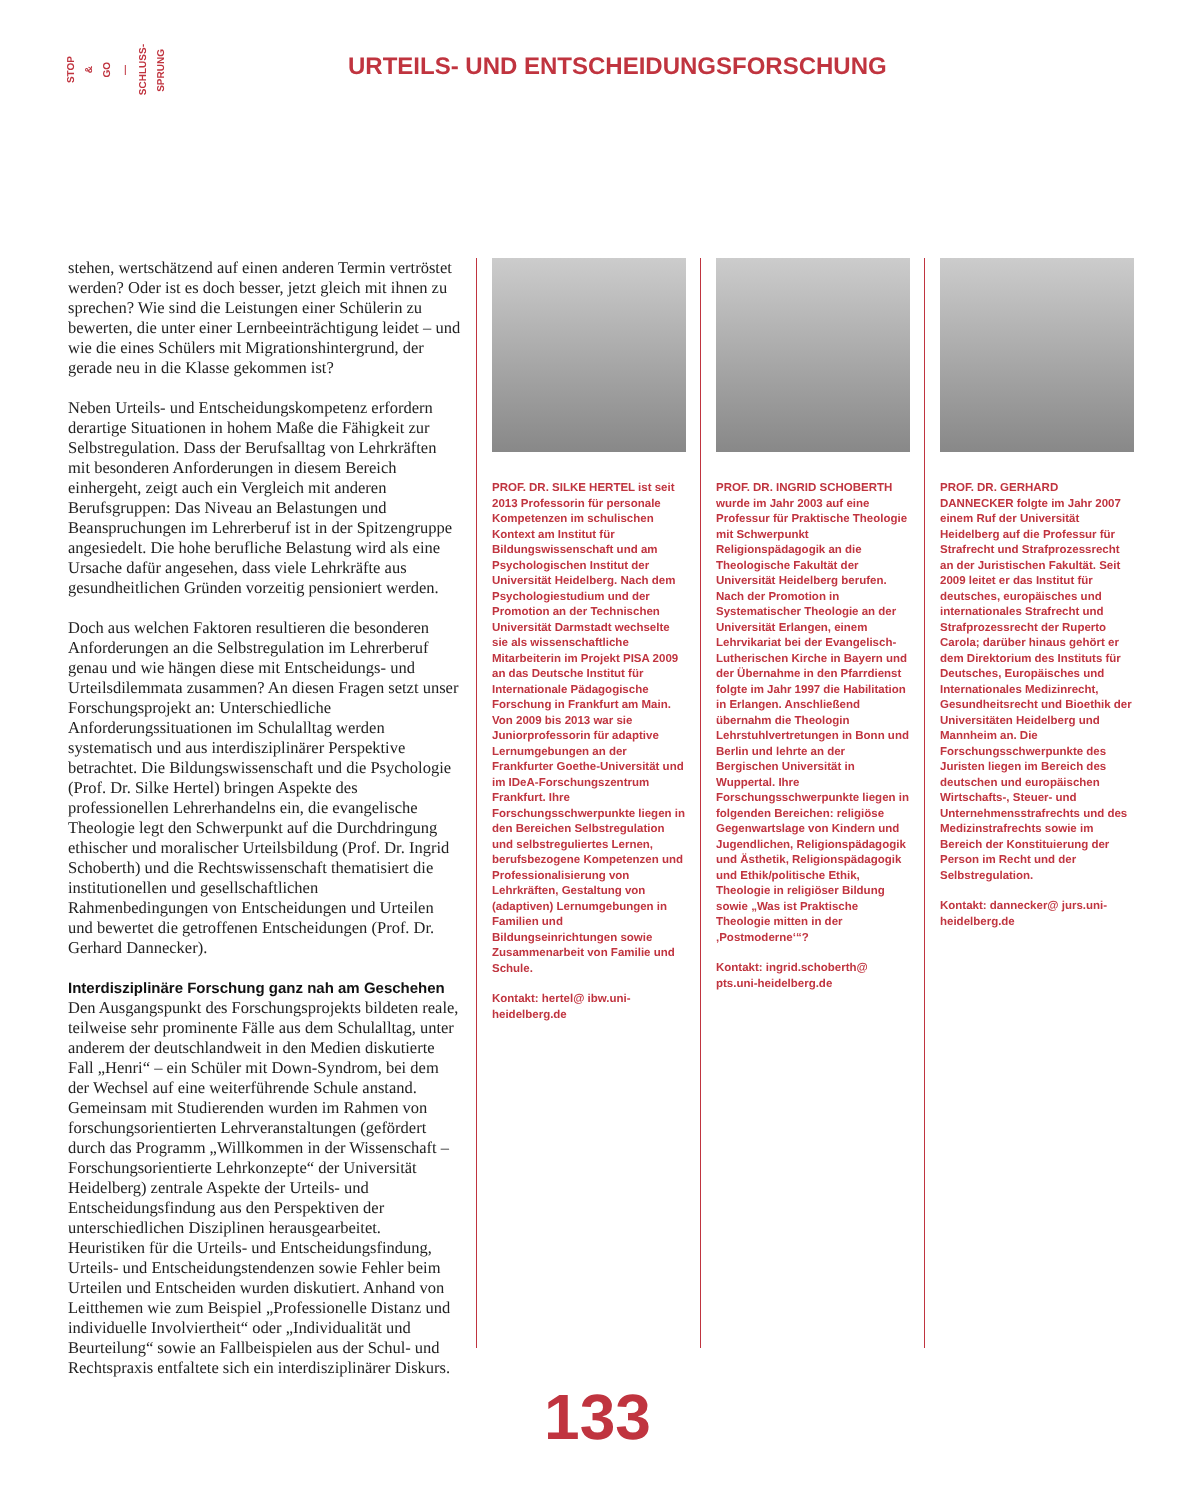STOP & GO — SCHLUSS- SPRUNG
URTEILS- UND ENTSCHEIDUNGSFORSCHUNG
stehen, wertschätzend auf einen anderen Termin vertröstet werden? Oder ist es doch besser, jetzt gleich mit ihnen zu sprechen? Wie sind die Leistungen einer Schülerin zu bewerten, die unter einer Lernbeeinträchtigung leidet – und wie die eines Schülers mit Migrationshintergrund, der gerade neu in die Klasse gekommen ist?
Neben Urteils- und Entscheidungskompetenz erfordern derartige Situationen in hohem Maße die Fähigkeit zur Selbstregulation. Dass der Berufsalltag von Lehrkräften mit besonderen Anforderungen in diesem Bereich einhergeht, zeigt auch ein Vergleich mit anderen Berufsgruppen: Das Niveau an Belastungen und Beanspruchungen im Lehrerberuf ist in der Spitzengruppe angesiedelt. Die hohe berufliche Belastung wird als eine Ursache dafür angesehen, dass viele Lehrkräfte aus gesundheitlichen Gründen vorzeitig pensioniert werden.
Doch aus welchen Faktoren resultieren die besonderen Anforderungen an die Selbstregulation im Lehrerberuf genau und wie hängen diese mit Entscheidungs- und Urteilsdilemmata zusammen? An diesen Fragen setzt unser Forschungsprojekt an: Unterschiedliche Anforderungssituationen im Schulalltag werden systematisch und aus interdisziplinärer Perspektive betrachtet. Die Bildungswissenschaft und die Psychologie (Prof. Dr. Silke Hertel) bringen Aspekte des professionellen Lehrerhandelns ein, die evangelische Theologie legt den Schwerpunkt auf die Durchdringung ethischer und moralischer Urteilsbildung (Prof. Dr. Ingrid Schoberth) und die Rechtswissenschaft thematisiert die institutionellen und gesellschaftlichen Rahmenbedingungen von Entscheidungen und Urteilen und bewertet die getroffenen Entscheidungen (Prof. Dr. Gerhard Dannecker).
Interdisziplinäre Forschung ganz nah am Geschehen
Den Ausgangspunkt des Forschungsprojekts bildeten reale, teilweise sehr prominente Fälle aus dem Schulalltag, unter anderem der deutschlandweit in den Medien diskutierte Fall „Henri“ – ein Schüler mit Down-Syndrom, bei dem der Wechsel auf eine weiterführende Schule anstand. Gemeinsam mit Studierenden wurden im Rahmen von forschungsorientierten Lehrveranstaltungen (gefördert durch das Programm „Willkommen in der Wissenschaft – Forschungsorientierte Lehrkonzepte“ der Universität Heidelberg) zentrale Aspekte der Urteils- und Entscheidungsfindung aus den Perspektiven der unterschiedlichen Disziplinen herausgearbeitet. Heuristiken für die Urteils- und Entscheidungsfindung, Urteils- und Entscheidungstendenzen sowie Fehler beim Urteilen und Entscheiden wurden diskutiert. Anhand von Leitthemen wie zum Beispiel „Professionelle Distanz und individuelle Involviertheit“ oder „Individualität und Beurteilung“ sowie an Fallbeispielen aus der Schul- und Rechtspraxis entfaltete sich ein interdisziplinärer Diskurs.
PROF. DR. SILKE HERTEL ist seit 2013 Professorin für personale Kompetenzen im schulischen Kontext am Institut für Bildungswissenschaft und am Psychologischen Institut der Universität Heidelberg. Nach dem Psychologiestudium und der Promotion an der Technischen Universität Darmstadt wechselte sie als wissenschaftliche Mitarbeiterin im Projekt PISA 2009 an das Deutsche Institut für Internationale Pädagogische Forschung in Frankfurt am Main. Von 2009 bis 2013 war sie Juniorprofessorin für adaptive Lernumgebungen an der Frankfurter Goethe-Universität und im IDeA-Forschungszentrum Frankfurt. Ihre Forschungsschwerpunkte liegen in den Bereichen Selbstregulation und selbstreguliertes Lernen, berufsbezogene Kompetenzen und Professionalisierung von Lehrkräften, Gestaltung von (adaptiven) Lernumgebungen in Familien und Bildungseinrichtungen sowie Zusammenarbeit von Familie und Schule.
Kontakt: hertel@ ibw.uni-heidelberg.de
PROF. DR. INGRID SCHOBERTH wurde im Jahr 2003 auf eine Professur für Praktische Theologie mit Schwerpunkt Religionspädagogik an die Theologische Fakultät der Universität Heidelberg berufen. Nach der Promotion in Systematischer Theologie an der Universität Erlangen, einem Lehrvikariat bei der Evangelisch-Lutherischen Kirche in Bayern und der Übernahme in den Pfarrdienst folgte im Jahr 1997 die Habilitation in Erlangen. Anschließend übernahm die Theologin Lehrstuhlvertretungen in Bonn und Berlin und lehrte an der Bergischen Universität in Wuppertal. Ihre Forschungsschwerpunkte liegen in folgenden Bereichen: religiöse Gegenwartslage von Kindern und Jugendlichen, Religionspädagogik und Ästhetik, Religionspädagogik und Ethik/politische Ethik, Theologie in religiöser Bildung sowie „Was ist Praktische Theologie mitten in der ‚Postmoderne‘“?
Kontakt: ingrid.schoberth@ pts.uni-heidelberg.de
PROF. DR. GERHARD DANNECKER folgte im Jahr 2007 einem Ruf der Universität Heidelberg auf die Professur für Strafrecht und Strafprozessrecht an der Juristischen Fakultät. Seit 2009 leitet er das Institut für deutsches, europäisches und internationales Strafrecht und Strafprozessrecht der Ruperto Carola; darüber hinaus gehört er dem Direktorium des Instituts für Deutsches, Europäisches und Internationales Medizinrecht, Gesundheitsrecht und Bioethik der Universitäten Heidelberg und Mannheim an. Die Forschungsschwerpunkte des Juristen liegen im Bereich des deutschen und europäischen Wirtschafts-, Steuer- und Unternehmensstrafrechts und des Medizinstrafrechts sowie im Bereich der Konstituierung der Person im Recht und der Selbstregulation.
Kontakt: dannecker@ jurs.uni-heidelberg.de
133